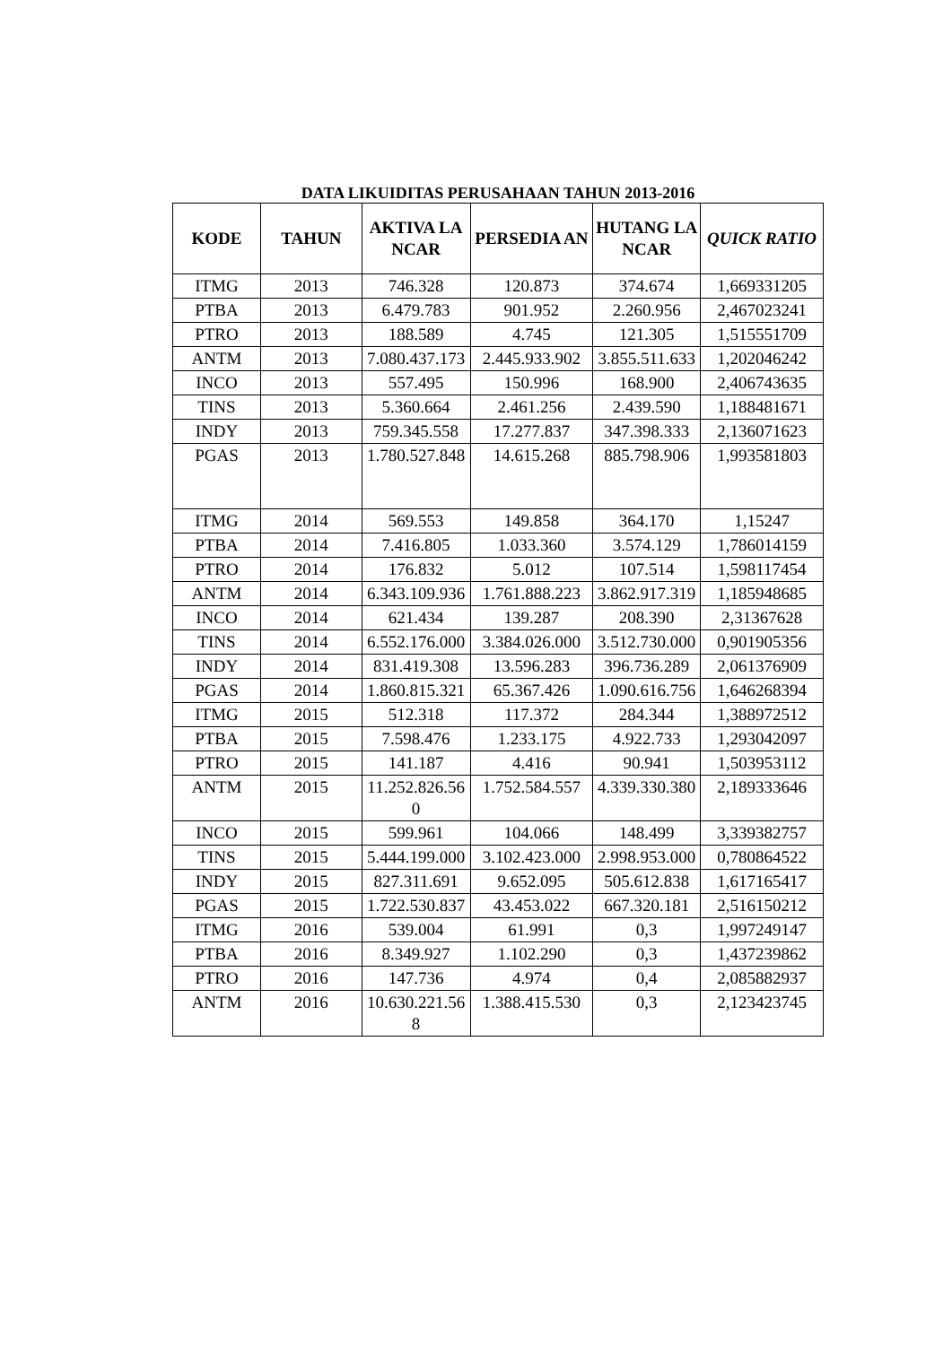DATA LIKUIDITAS PERUSAHAAN TAHUN 2013-2016
| KODE | TAHUN | AKTIVA LANCAR | PERSEDIA AN | HUTANG LANCAR | QUICK RATIO |
| --- | --- | --- | --- | --- | --- |
| ITMG | 2013 | 746.328 | 120.873 | 374.674 | 1,669331205 |
| PTBA | 2013 | 6.479.783 | 901.952 | 2.260.956 | 2,467023241 |
| PTRO | 2013 | 188.589 | 4.745 | 121.305 | 1,515551709 |
| ANTM | 2013 | 7.080.437.173 | 2.445.933.902 | 3.855.511.633 | 1,202046242 |
| INCO | 2013 | 557.495 | 150.996 | 168.900 | 2,406743635 |
| TINS | 2013 | 5.360.664 | 2.461.256 | 2.439.590 | 1,188481671 |
| INDY | 2013 | 759.345.558 | 17.277.837 | 347.398.333 | 2,136071623 |
| PGAS | 2013 | 1.780.527.848 | 14.615.268 | 885.798.906 | 1,993581803 |
| ITMG | 2014 | 569.553 | 149.858 | 364.170 | 1,15247 |
| PTBA | 2014 | 7.416.805 | 1.033.360 | 3.574.129 | 1,786014159 |
| PTRO | 2014 | 176.832 | 5.012 | 107.514 | 1,598117454 |
| ANTM | 2014 | 6.343.109.936 | 1.761.888.223 | 3.862.917.319 | 1,185948685 |
| INCO | 2014 | 621.434 | 139.287 | 208.390 | 2,31367628 |
| TINS | 2014 | 6.552.176.000 | 3.384.026.000 | 3.512.730.000 | 0,901905356 |
| INDY | 2014 | 831.419.308 | 13.596.283 | 396.736.289 | 2,061376909 |
| PGAS | 2014 | 1.860.815.321 | 65.367.426 | 1.090.616.756 | 1,646268394 |
| ITMG | 2015 | 512.318 | 117.372 | 284.344 | 1,388972512 |
| PTBA | 2015 | 7.598.476 | 1.233.175 | 4.922.733 | 1,293042097 |
| PTRO | 2015 | 141.187 | 4.416 | 90.941 | 1,503953112 |
| ANTM | 2015 | 11.252.826.560 | 1.752.584.557 | 4.339.330.380 | 2,189333646 |
| INCO | 2015 | 599.961 | 104.066 | 148.499 | 3,339382757 |
| TINS | 2015 | 5.444.199.000 | 3.102.423.000 | 2.998.953.000 | 0,780864522 |
| INDY | 2015 | 827.311.691 | 9.652.095 | 505.612.838 | 1,617165417 |
| PGAS | 2015 | 1.722.530.837 | 43.453.022 | 667.320.181 | 2,516150212 |
| ITMG | 2016 | 539.004 | 61.991 | 0,3 | 1,997249147 |
| PTBA | 2016 | 8.349.927 | 1.102.290 | 0,3 | 1,437239862 |
| PTRO | 2016 | 147.736 | 4.974 | 0,4 | 2,085882937 |
| ANTM | 2016 | 10.630.221.568 | 1.388.415.530 | 0,3 | 2,123423745 |